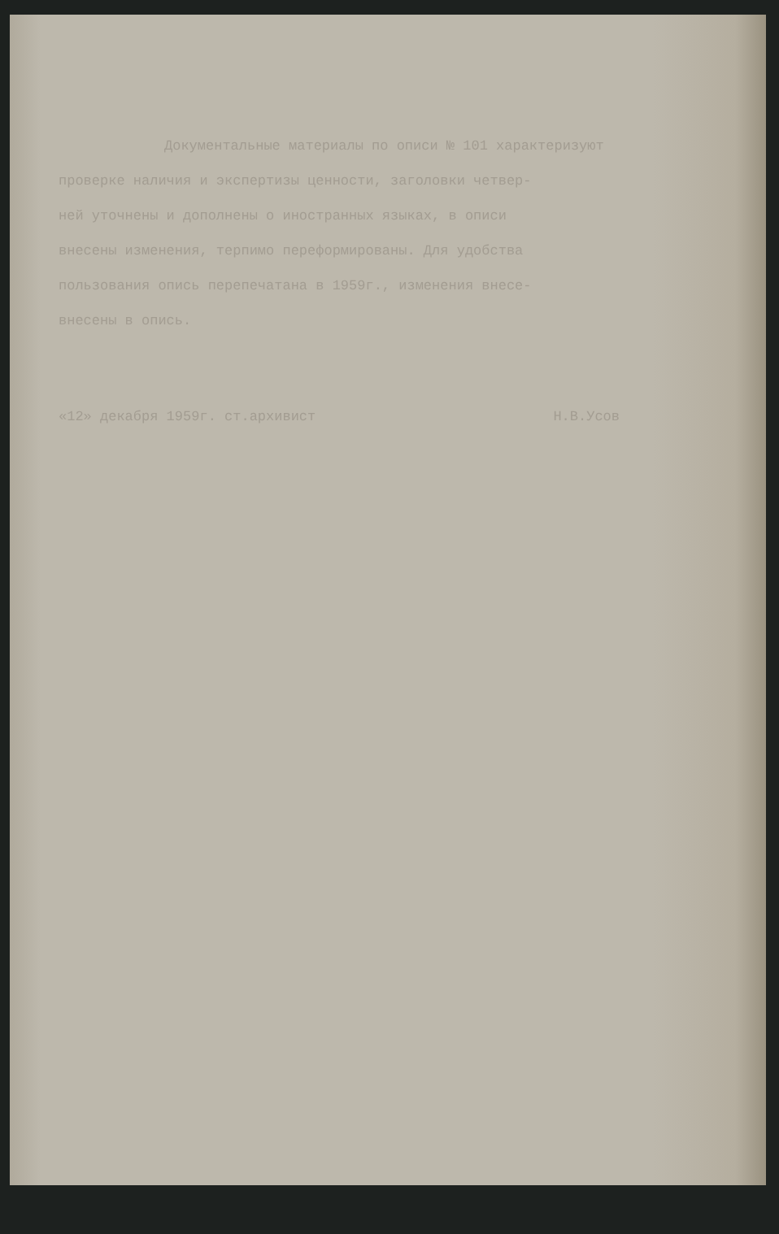Документальные материалы по описи № 101 характеризуют
проверке наличия и экспертизы ценности, заголовки четвер-
ней уточнены и дополнены о иностранных языках, в описи
внесены изменения, терпимо переформированы. Для удобства
пользования опись перепечатана в 1959г., изменения внесе-
внесены в опись.
«12» декабря 1959г. ст.архивист Н.В.Усов